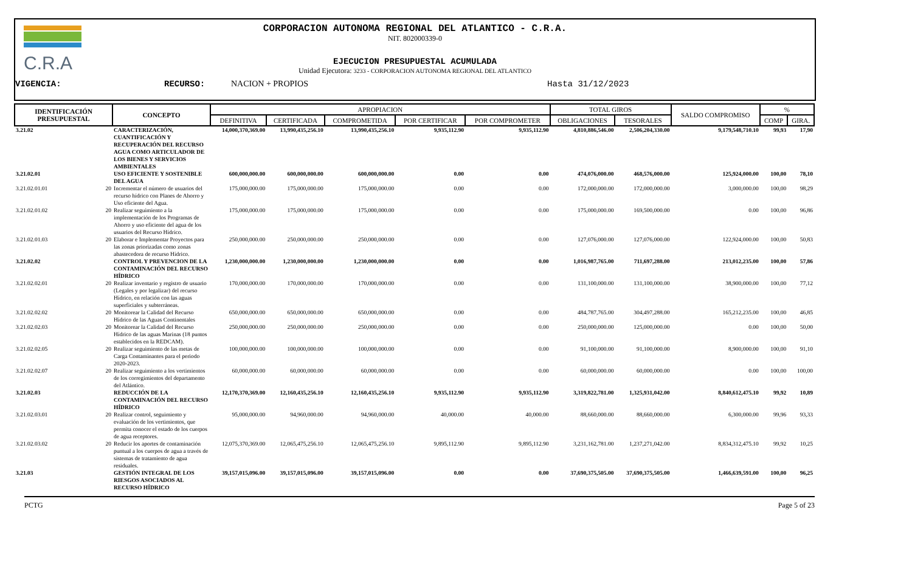C.R.A
CORPORACION AUTONOMA REGIONAL DEL ATLANTICO - C.R.A.
NIT. 802000339-0
EJECUCION PRESUPUESTAL ACUMULADA
Unidad Ejecutora: 3233 - CORPORACION AUTONOMA REGIONAL DEL ATLANTICO
VIGENCIA: RECURSO: NACION + PROPIOS Hasta 31/12/2023
| IDENTIFICACIÓN PRESUPUESTAL | CONCEPTO | APROPIACION | | | | | TOTAL GIROS | | SALDO COMPROMISO | % | |
| --- | --- | --- | --- | --- | --- | --- | --- | --- | --- | --- | --- |
| | | DEFINITIVA | CERTIFICADA | COMPROMETIDA | POR CERTIFICAR | POR COMPROMETER | OBLIGACIONES | TESORALES | | COMP | GIRA. |
| 3.21.02 | CARACTERIZACIÓN, CUANTIFICACIÓN Y RECUPERACIÓN DEL RECURSO AGUA COMO ARTICULADOR DE LOS BIENES Y SERVICIOS AMBIENTALES | 14,000,370,369.00 | 13,990,435,256.10 | 13,990,435,256.10 | 9,935,112.90 | 9,935,112.90 | 4,810,886,546.00 | 2,506,204,330.00 | 9,179,548,710.10 | 99,93 | 17,90 |
| 3.21.02.01 | USO EFICIENTE Y SOSTENIBLE DEL AGUA | 600,000,000.00 | 600,000,000.00 | 600,000,000.00 | 0.00 | 0.00 | 474,076,000.00 | 468,576,000.00 | 125,924,000.00 | 100,00 | 78,10 |
| 3.21.02.01.01 20 | Incrementar el número de usuarios del recurso hídrico con Planes de Ahorro y Uso eficiente del Agua. | 175,000,000.00 | 175,000,000.00 | 175,000,000.00 | 0.00 | 0.00 | 172,000,000.00 | 172,000,000.00 | 3,000,000.00 | 100,00 | 98,29 |
| 3.21.02.01.02 20 | Realizar seguimiento a la implementación de los Programas de Ahorro y uso eficiente del agua de los usuarios del Recurso Hídrico. | 175,000,000.00 | 175,000,000.00 | 175,000,000.00 | 0.00 | 0.00 | 175,000,000.00 | 169,500,000.00 | 0.00 | 100,00 | 96,86 |
| 3.21.02.01.03 20 | Elaborar e Implementar Proyectos para las zonas priorizadas como zonas abastecedora de recurso Hídrico. | 250,000,000.00 | 250,000,000.00 | 250,000,000.00 | 0.00 | 0.00 | 127,076,000.00 | 127,076,000.00 | 122,924,000.00 | 100,00 | 50,83 |
| 3.21.02.02 | CONTROL Y PREVENCION DE LA CONTAMINACIÓN DEL RECURSO HÍDRICO | 1,230,000,000.00 | 1,230,000,000.00 | 1,230,000,000.00 | 0.00 | 0.00 | 1,016,987,765.00 | 711,697,288.00 | 213,012,235.00 | 100,00 | 57,86 |
| 3.21.02.02.01 20 | Realizar inventario y registro de usuario (Legales y por legalizar) del recurso Hídrico, en relación con las aguas superficiales y subterráneas. | 170,000,000.00 | 170,000,000.00 | 170,000,000.00 | 0.00 | 0.00 | 131,100,000.00 | 131,100,000.00 | 38,900,000.00 | 100,00 | 77,12 |
| 3.21.02.02.02 20 | Monitorear la Calidad del Recurso Hídrico de las Aguas Continentales | 650,000,000.00 | 650,000,000.00 | 650,000,000.00 | 0.00 | 0.00 | 484,787,765.00 | 304,497,288.00 | 165,212,235.00 | 100,00 | 46,85 |
| 3.21.02.02.03 20 | Monitorear la Calidad del Recurso Hídrico de las aguas Marinas (18 puntos establecidos en la REDCAM). | 250,000,000.00 | 250,000,000.00 | 250,000,000.00 | 0.00 | 0.00 | 250,000,000.00 | 125,000,000.00 | 0.00 | 100,00 | 50,00 |
| 3.21.02.02.05 20 | Realizar seguimiento de las metas de Carga Contaminantes para el periodo 2020-2023. | 100,000,000.00 | 100,000,000.00 | 100,000,000.00 | 0.00 | 0.00 | 91,100,000.00 | 91,100,000.00 | 8,900,000.00 | 100,00 | 91,10 |
| 3.21.02.02.07 20 | Realizar seguimiento a los vertimientos de los corregimientos del departamento del Atlántico. | 60,000,000.00 | 60,000,000.00 | 60,000,000.00 | 0.00 | 0.00 | 60,000,000.00 | 60,000,000.00 | 0.00 | 100,00 | 100,00 |
| 3.21.02.03 | REDUCCIÓN DE LA CONTAMINACIÓN DEL RECURSO HÍDRICO | 12,170,370,369.00 | 12,160,435,256.10 | 12,160,435,256.10 | 9,935,112.90 | 9,935,112.90 | 3,319,822,781.00 | 1,325,931,042.00 | 8,840,612,475.10 | 99,92 | 10,89 |
| 3.21.02.03.01 20 | Realizar control, seguimiento y evaluación de los vertimientos, que permita conocer el estado de los cuerpos de agua receptores. | 95,000,000.00 | 94,960,000.00 | 94,960,000.00 | 40,000.00 | 40,000.00 | 88,660,000.00 | 88,660,000.00 | 6,300,000.00 | 99,96 | 93,33 |
| 3.21.02.03.02 20 | Reducir los aportes de contaminación puntual a los cuerpos de agua a través de sistemas de tratamiento de agua residuales. | 12,075,370,369.00 | 12,065,475,256.10 | 12,065,475,256.10 | 9,895,112.90 | 9,895,112.90 | 3,231,162,781.00 | 1,237,271,042.00 | 8,834,312,475.10 | 99,92 | 10,25 |
| 3.21.03 | GESTIÓN INTEGRAL DE LOS RIESGOS ASOCIADOS AL RECURSO HÍDRICO | 39,157,015,096.00 | 39,157,015,096.00 | 39,157,015,096.00 | 0.00 | 0.00 | 37,690,375,505.00 | 37,690,375,505.00 | 1,466,639,591.00 | 100,00 | 96,25 |
PCTG Page 5 of 23